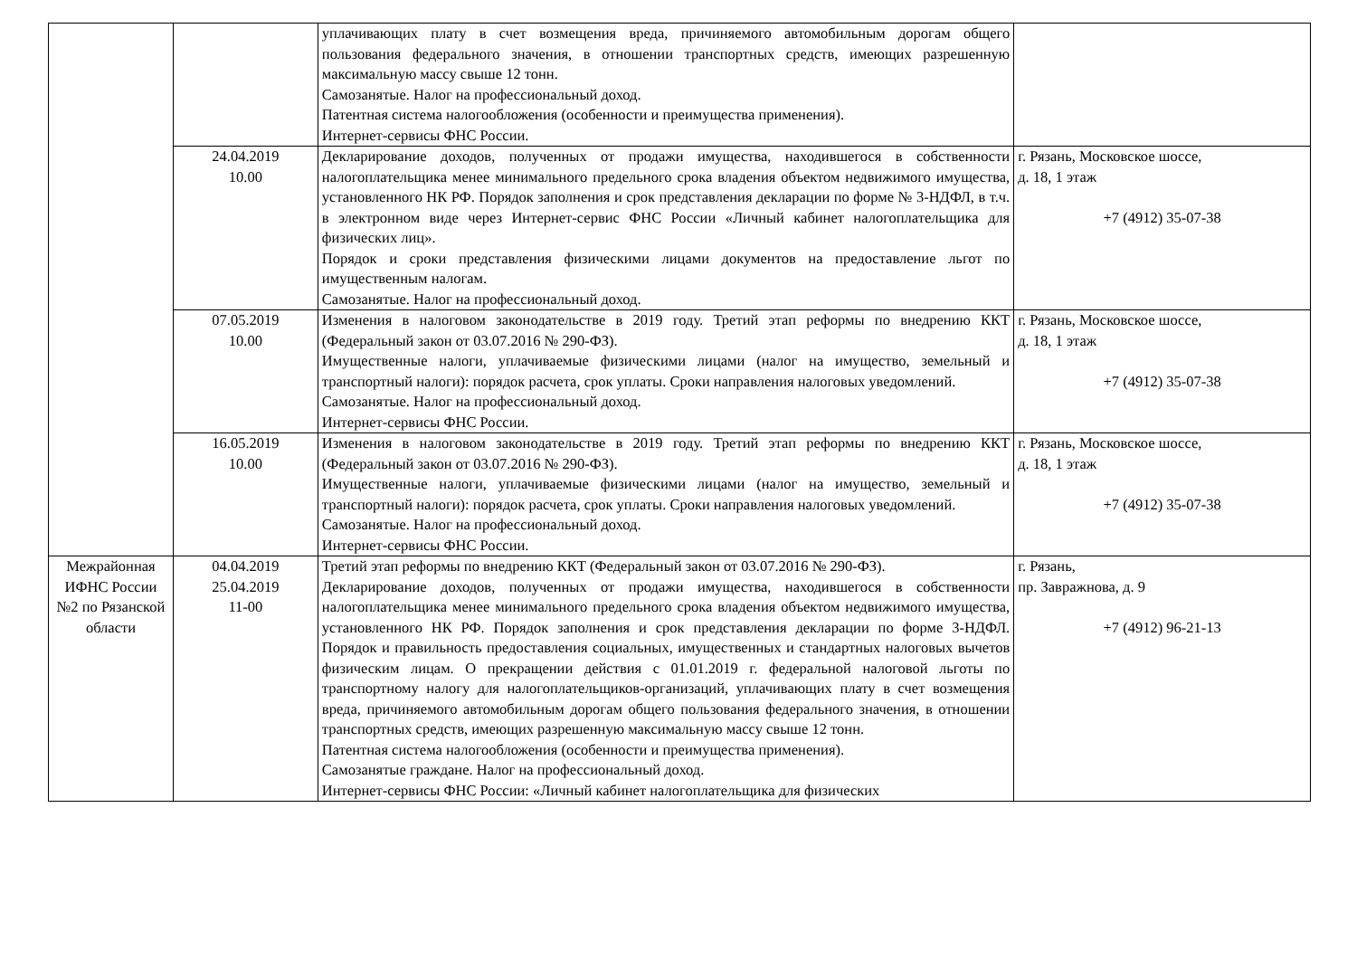| | | уплачивающих плату в счет возмещения вреда, причиняемого автомобильным дорогам общего пользования федерального значения, в отношении транспортных средств, имеющих разрешенную максимальную массу свыше 12 тонн. Самозанятые. Налог на профессиональный доход. Патентная система налогообложения (особенности и преимущества применения). Интернет-сервисы ФНС России. | |
| | 24.04.2019 10.00 | Декларирование доходов, полученных от продажи имущества, находившегося в собственности налогоплательщика менее минимального предельного срока владения объектом недвижимого имущества, установленного НК РФ. Порядок заполнения и срок представления декларации по форме № 3-НДФЛ, в т.ч. в электронном виде через Интернет-сервис ФНС России «Личный кабинет налогоплательщика для физических лиц». Порядок и сроки представления физическими лицами документов на предоставление льгот по имущественным налогам. Самозанятые. Налог на профессиональный доход. | г. Рязань, Московское шоссе, д. 18, 1 этаж +7 (4912) 35-07-38 |
| | 07.05.2019 10.00 | Изменения в налоговом законодательстве в 2019 году. Третий этап реформы по внедрению ККТ (Федеральный закон от 03.07.2016 № 290-ФЗ). Имущественные налоги, уплачиваемые физическими лицами (налог на имущество, земельный и транспортный налоги): порядок расчета, срок уплаты. Сроки направления налоговых уведомлений. Самозанятые. Налог на профессиональный доход. Интернет-сервисы ФНС России. | г. Рязань, Московское шоссе, д. 18, 1 этаж +7 (4912) 35-07-38 |
| | 16.05.2019 10.00 | Изменения в налоговом законодательстве в 2019 году. Третий этап реформы по внедрению ККТ (Федеральный закон от 03.07.2016 № 290-ФЗ). Имущественные налоги, уплачиваемые физическими лицами (налог на имущество, земельный и транспортный налоги): порядок расчета, срок уплаты. Сроки направления налоговых уведомлений. Самозанятые. Налог на профессиональный доход. Интернет-сервисы ФНС России. | г. Рязань, Московское шоссе, д. 18, 1 этаж +7 (4912) 35-07-38 |
| Межрайонная ИФНС России №2 по Рязанской области | 04.04.2019 25.04.2019 11-00 | Третий этап реформы по внедрению ККТ (Федеральный закон от 03.07.2016 № 290-ФЗ). Декларирование доходов, полученных от продажи имущества, находившегося в собственности налогоплательщика менее минимального предельного срока владения объектом недвижимого имущества, установленного НК РФ. Порядок заполнения и срок представления декларации по форме 3-НДФЛ. Порядок и правильность предоставления социальных, имущественных и стандартных налоговых вычетов физическим лицам. О прекращении действия с 01.01.2019 г. федеральной налоговой льготы по транспортному налогу для налогоплательщиков-организаций, уплачивающих плату в счет возмещения вреда, причиняемого автомобильным дорогам общего пользования федерального значения, в отношении транспортных средств, имеющих разрешенную максимальную массу свыше 12 тонн. Патентная система налогообложения (особенности и преимущества применения). Самозанятые граждане. Налог на профессиональный доход. Интернет-сервисы ФНС России: «Личный кабинет налогоплательщика для физических | г. Рязань, пр. Завражнова, д. 9 +7 (4912) 96-21-13 |